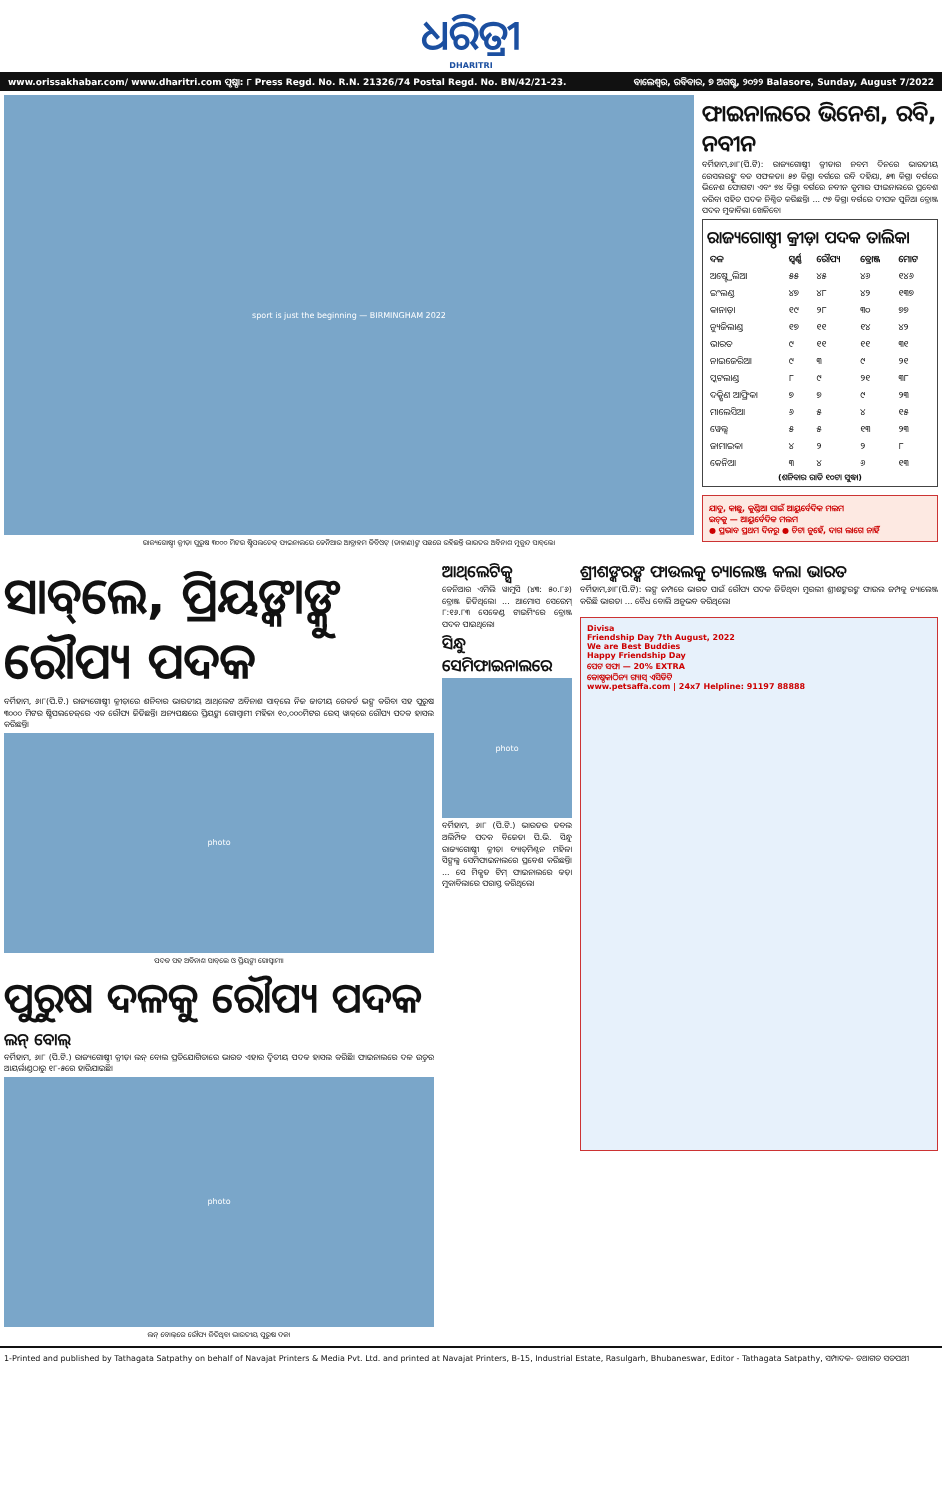ଧରିତ୍ରୀ
DHARITRI
www.orissakhabar.com/ www.dharitri.com ପୃଷ୍ଠା: ୮ Press Regd. No. R.N. 21326/74 Postal Regd. No. BN/42/21-23. ବାଲେଶ୍ୱର, ରବିବାର, ୭ ଅଗଷ୍ଟ, ୨୦୨୨ Balasore, Sunday, August 7/2022
sport is just the beginning — BIRMINGHAM 2022
ରାଜ୍ୟଗୋଷ୍ଠୀ କ୍ରୀଡ଼ା ପୁରୁଷ ୩୦୦୦ ମିଟର ଷ୍ଟିପଲଚେଜ୍ ଫାଇନାଲରେ କେନିଆର ଆବ୍ରାହମ କିବିଓଟ୍ (ଡାହାଣ)ଙ୍କ ପଛରେ ରହିଛନ୍ତି ଭାରତର ଅବିନାଶ ମୁକୁନ୍ଦ ସାବ୍‌ଲେ।
ଫାଇନାଲରେ ଭିନେଶ, ରବି, ନବୀନ
ବର୍ମିହାମ,୬।୮(ପି.ଟି): ରାଜ୍ୟଗୋଷ୍ଠୀ କ୍ରୀଡାର ନବମ ଦିନରେ ଭାରତୀୟ ରେସଲରଙ୍କୁ ବଡ ସଫଳତା। ୫୭ କିଗ୍ରା ବର୍ଗରେ ରବି ଦହିୟା, ୫୩ କିଗ୍ରା ବର୍ଗରେ ଭିନେଶ ଫୋଗଟ। ଏବଂ ୭୪ କିଗ୍ରା ବର୍ଗରେ ନବୀନ କୁମାର ଫାଇନାଲରେ ପ୍ରବେଶ କରିବା ସହିତ ପଦକ ନିଶ୍ଚିତ କରିଛନ୍ତି। ... ୯୭ କିଗ୍ରା ବର୍ଗରେ ଦୀପକ ପୁନିଆ ବ୍ରୋଞ୍ଜ ପଦକ ମୁକାବିଲା ଖେଳିବେ।
ରାଜ୍ୟଗୋଷ୍ଠୀ କ୍ରୀଡ଼ା ପଦକ ତାଲିକା
| ଦଳ | ସ୍ୱର୍ଣ୍ଣ | ରୌପ୍ୟ | ବ୍ରୋଞ୍ଜ | ମୋଟ |
| --- | --- | --- | --- | --- |
| ଅଷ୍ଟ୍ରେଲିଆ | ୫୫ | ୪୫ | ୪୬ | ୧୪୬ |
| ଇଂଲଣ୍ଡ | ୪୭ | ୪୮ | ୪୨ | ୧୩୭ |
| କାନାଡ଼ା | ୧୯ | ୨୮ | ୩୦ | ୭୭ |
| ନ୍ୟୁଜିଲାଣ୍ଡ | ୧୭ | ୧୧ | ୧୪ | ୪୨ |
| ଭାରତ | ୯ | ୧୧ | ୧୧ | ୩୧ |
| ନାଇଜେରିଆ | ୯ | ୩ | ୯ | ୨୧ |
| ସ୍କଟଲାଣ୍ଡ | ୮ | ୯ | ୨୧ | ୩୮ |
| ଦକ୍ଷିଣ ଆଫ୍ରିକା | ୭ | ୭ | ୯ | ୨୩ |
| ମାଲେସିଆ | ୬ | ୫ | ୪ | ୧୫ |
| ୱେଲ୍ସ | ୫ | ୫ | ୧୩ | ୨୩ |
| ଜାମାଇକା | ୪ | ୨ | ୨ | ୮ |
| କେନିଆ | ୩ | ୪ | ୬ | ୧୩ |
(ଶନିବାର ରାତି ୧୦ଟା ସୁଦ୍ଧା)
ଯାଦୁ, କାଛୁ, କୁଣ୍ଡିଆ ପାଇଁ ଆୟୁର୍ବେଦିକ ମଲମ
ଇଚ୍‌କୁ — ଆୟୁର୍ବେଦିକ ମଲମ
● ପ୍ରଭାବ ପ୍ରଥମ ଦିନରୁ ● ଚିଟା ନୁହେଁ, ଦାଗ ଲାଗେ ନାହିଁ
ସାବ୍‌ଲେ, ପ୍ରିୟଙ୍କାଙ୍କୁ ରୌପ୍ୟ ପଦକ
ବର୍ମିହାମ, ୬।୮(ପି.ଟି.) ରାଜ୍ୟଗୋଷ୍ଠୀ କ୍ରୀଡ଼ାରେ ଶନିବାର ଭାରତୀୟ ଆଥ୍‌ଲେଟ ଅବିନାଶ ସାବ୍‌ଲେ ନିଜ ଜାତୀୟ ରେକର୍ଡ ଭଙ୍ଗ କରିବା ସହ ପୁରୁଷ ୩୦୦୦ ମିଟର ଷ୍ଟିପଲଚେଜ୍‌ରେ ଏକ ରୌପ୍ୟ ଜିତିଛନ୍ତି। ଅନ୍ୟପକ୍ଷରେ ପ୍ରିୟଙ୍କା ଗୋସ୍ୱାମୀ ମହିଳା ୧୦,୦୦୦ମିଟର ରେସ୍ ୱାକ୍‌ରେ ରୌପ୍ୟ ପଦକ ହାସଲ କରିଛନ୍ତି।
photo
ପଦକ ସହ ଅବିନାଶ ସାବ୍‌ଲେ ଓ ପ୍ରିୟଙ୍କା ଗୋସ୍ୱାମୀ।
ପୁରୁଷ ଦଳକୁ ରୌପ୍ୟ ପଦକ
ଲନ୍ ବୋଲ୍
ବର୍ମିହାମ, ୬।୮ (ପି.ଟି.) ରାଜ୍ୟଗୋଷ୍ଠୀ କ୍ରୀଡ଼ା ଲନ୍ ବୋଲ ପ୍ରତିଯୋଗିତାରେ ଭାରତ ଏହାର ଦ୍ୱିତୀୟ ପଦକ ହାସଲ କରିଛି। ଫାଇନାଲରେ ଦଳ ଉତ୍ତର ଆୟର୍ଲାଣ୍ଡଠାରୁ ୧୮-୫ରେ ହାରିଯାଇଛି।
photo
ଲନ୍ ବୋଲ୍‌ରେ ରୌପ୍ୟ ଜିତିଥିବା ଭାରତୀୟ ପୁରୁଷ ଦଳ।
ଆଥ୍‌ଲେଟିକ୍ସ
କେନିଆର ଏମିଲି ୱାମୁସି (୪୩: ୫୦.୮୬) ବ୍ରୋଞ୍ଜ ଜିତିଥିଲେ। ... ଆମୋସ ସେରେମ୍ ୮:୧୬.୮୩ ସେକେଣ୍ଡ ଟାଇମିଂରେ ବ୍ରୋଞ୍ଜ ପଦକ ପାଇଥିଲେ।
ସିନ୍ଧୁ ସେମିଫାଇନାଲରେ
photo
ବର୍ମିହାମ, ୬।୮ (ପି.ଟି.) ଭାରତର ଡବଲ ଅଲିମ୍ପିକ ପଦକ ବିଜେତା ପି.ଭି. ସିନ୍ଧୁ ରାଜ୍ୟଗୋଷ୍ଠୀ କ୍ରୀଡ଼ା ବ୍ୟାଡ୍‌ମିଣ୍ଟନ ମହିଳା ସିଙ୍ଗଲ୍ସ ସେମିଫାଇନାଲରେ ପ୍ରବେଶ କରିଛନ୍ତି। ... ସେ ମିକ୍ସଡ ଟିମ୍ ଫାଇନାଲରେ କଡ଼ା ମୁକାବିଲାରେ ପରାସ୍ତ କରିଥିଲେ।
ଶ୍ରୀଶଙ୍କରଙ୍କ ଫାଉଲକୁ ଚ୍ୟାଲେଞ୍ଜ କଲା ଭାରତ
ବର୍ମିହାମ,୬।୮(ପି.ଟି): ଲଙ୍ଗ ଜମ୍ପରେ ଭାରତ ପାଇଁ ରୌପ୍ୟ ପଦକ ଜିତିଥିବା ମୁରଲୀ ଶ୍ରୀଶଙ୍କରଙ୍କ ଫାଉଲ ଜମ୍ପକୁ ଚ୍ୟାଲେଞ୍ଜ କରିଛି ଭାରତ। ... ବୈଧ ବୋଲି ଅନୁଭବ କରିଥିଲେ।
Divisa
Friendship Day 7th August, 2022
We are Best Buddies
Happy Friendship Day
ପେଟ ସଫା — 20% EXTRA
କୋଷ୍ଠକାଠିନ୍ୟ ଗ୍ୟାସ୍ ଏସିଡିଟି
www.petsaffa.com | 24x7 Helpline: 91197 88888
1-Printed and published by Tathagata Satpathy on behalf of Navajat Printers & Media Pvt. Ltd. and printed at Navajat Printers, B-15, Industrial Estate, Rasulgarh, Bhubaneswar, Editor - Tathagata Satpathy, ସମ୍ପାଦକ- ତଥାଗତ ସତପଥୀ